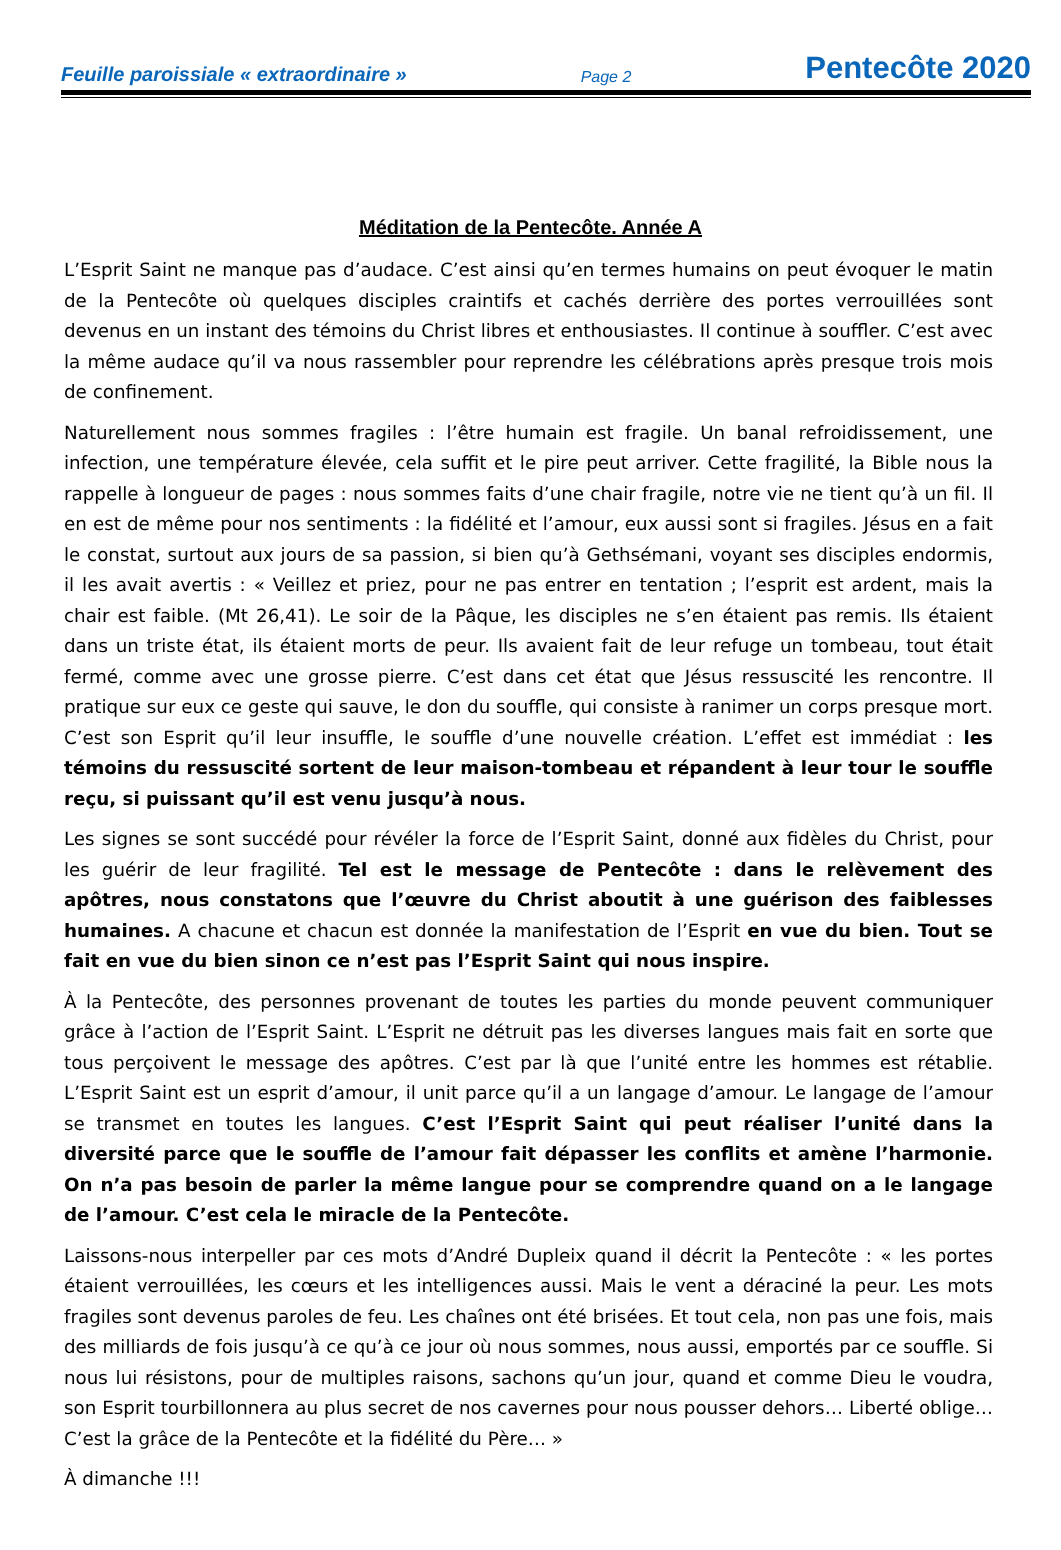Feuille paroissiale « extraordinaire » Page 2 Pentecôte 2020
Méditation de la Pentecôte. Année A
L’Esprit Saint ne manque pas d’audace. C’est ainsi qu’en termes humains on peut évoquer le matin de la Pentecôte où quelques disciples craintifs et cachés derrière des portes verrouillées sont devenus en un instant des témoins du Christ libres et enthousiastes. Il continue à souffler. C’est avec la même audace qu’il va nous rassembler pour reprendre les célébrations après presque trois mois de confinement.
Naturellement nous sommes fragiles : l’être humain est fragile. Un banal refroidissement, une infection, une température élevée, cela suffit et le pire peut arriver. Cette fragilité, la Bible nous la rappelle à longueur de pages : nous sommes faits d’une chair fragile, notre vie ne tient qu’à un fil. Il en est de même pour nos sentiments : la fidélité et l’amour, eux aussi sont si fragiles. Jésus en a fait le constat, surtout aux jours de sa passion, si bien qu’à Gethsémani, voyant ses disciples endormis, il les avait avertis : « Veillez et priez, pour ne pas entrer en tentation ; l’esprit est ardent, mais la chair est faible. (Mt 26,41). Le soir de la Pâque, les disciples ne s’en étaient pas remis. Ils étaient dans un triste état, ils étaient morts de peur. Ils avaient fait de leur refuge un tombeau, tout était fermé, comme avec une grosse pierre. C’est dans cet état que Jésus ressuscité les rencontre. Il pratique sur eux ce geste qui sauve, le don du souffle, qui consiste à ranimer un corps presque mort. C’est son Esprit qu’il leur insuffle, le souffle d’une nouvelle création. L’effet est immédiat : les témoins du ressuscité sortent de leur maison-tombeau et répandent à leur tour le souffle reçu, si puissant qu’il est venu jusqu’à nous.
Les signes se sont succédé pour révéler la force de l’Esprit Saint, donné aux fidèles du Christ, pour les guérir de leur fragilité. Tel est le message de Pentecôte : dans le relèvement des apôtres, nous constatons que l’œuvre du Christ aboutit à une guérison des faiblesses humaines. A chacune et chacun est donnée la manifestation de l’Esprit en vue du bien. Tout se fait en vue du bien sinon ce n’est pas l’Esprit Saint qui nous inspire.
À la Pentecôte, des personnes provenant de toutes les parties du monde peuvent communiquer grâce à l’action de l’Esprit Saint. L’Esprit ne détruit pas les diverses langues mais fait en sorte que tous perçoivent le message des apôtres. C’est par là que l’unité entre les hommes est rétablie. L’Esprit Saint est un esprit d’amour, il unit parce qu’il a un langage d’amour. Le langage de l’amour se transmet en toutes les langues. C’est l’Esprit Saint qui peut réaliser l’unité dans la diversité parce que le souffle de l’amour fait dépasser les conflits et amène l’harmonie. On n’a pas besoin de parler la même langue pour se comprendre quand on a le langage de l’amour. C’est cela le miracle de la Pentecôte.
Laissons-nous interpeller par ces mots d’André Dupleix quand il décrit la Pentecôte : « les portes étaient verrouillées, les cœurs et les intelligences aussi. Mais le vent a déraciné la peur. Les mots fragiles sont devenus paroles de feu. Les chaînes ont été brisées. Et tout cela, non pas une fois, mais des milliards de fois jusqu’à ce qu’à ce jour où nous sommes, nous aussi, emportés par ce souffle. Si nous lui résistons, pour de multiples raisons, sachons qu’un jour, quand et comme Dieu le voudra, son Esprit tourbillonnera au plus secret de nos cavernes pour nous pousser dehors… Liberté oblige… C’est la grâce de la Pentecôte et la fidélité du Père… »
À dimanche !!!